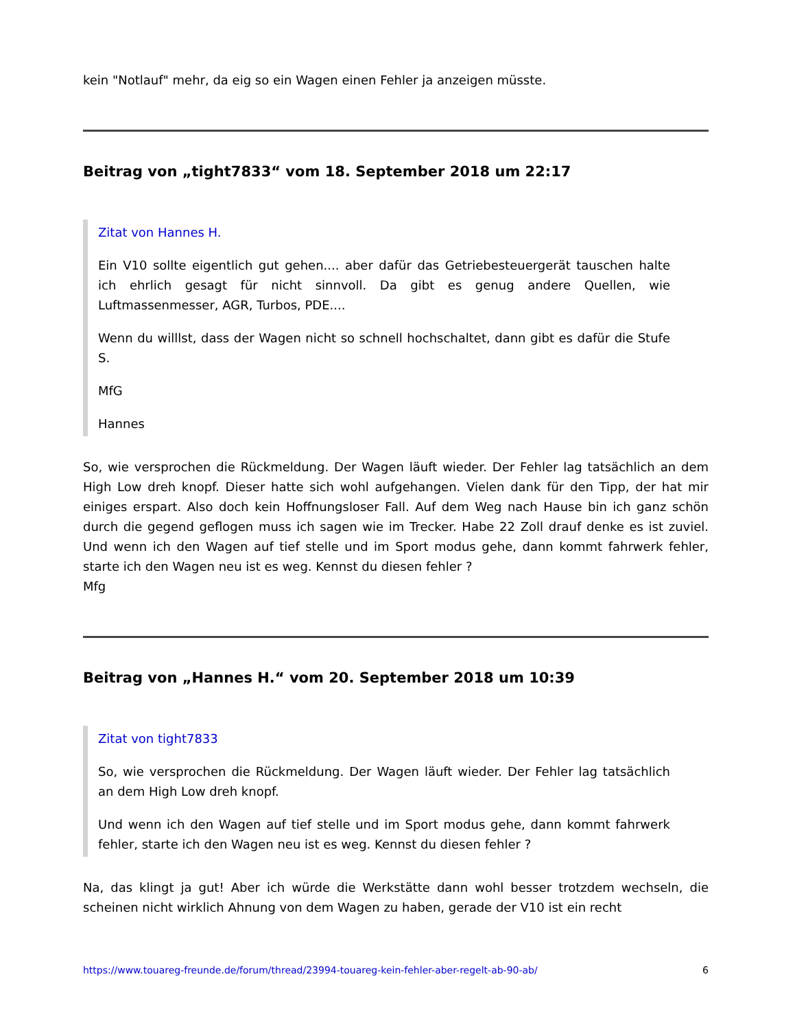kein "Notlauf" mehr, da eig so ein Wagen einen Fehler ja anzeigen müsste.
Beitrag von „tight7833“ vom 18. September 2018 um 22:17
Zitat von Hannes H.
Ein V10 sollte eigentlich gut gehen.... aber dafür das Getriebesteuergerät tauschen halte ich ehrlich gesagt für nicht sinnvoll. Da gibt es genug andere Quellen, wie Luftmassenmesser, AGR, Turbos, PDE....
Wenn du willlst, dass der Wagen nicht so schnell hochschaltet, dann gibt es dafür die Stufe S.
MfG
Hannes
So, wie versprochen die Rückmeldung. Der Wagen läuft wieder. Der Fehler lag tatsächlich an dem High Low dreh knopf. Dieser hatte sich wohl aufgehangen. Vielen dank für den Tipp, der hat mir einiges erspart. Also doch kein Hoffnungsloser Fall. Auf dem Weg nach Hause bin ich ganz schön durch die gegend geflogen muss ich sagen wie im Trecker. Habe 22 Zoll drauf denke es ist zuviel. Und wenn ich den Wagen auf tief stelle und im Sport modus gehe, dann kommt fahrwerk fehler, starte ich den Wagen neu ist es weg. Kennst du diesen fehler ?
Mfg
Beitrag von „Hannes H.“ vom 20. September 2018 um 10:39
Zitat von tight7833
So, wie versprochen die Rückmeldung. Der Wagen läuft wieder. Der Fehler lag tatsächlich an dem High Low dreh knopf.
Und wenn ich den Wagen auf tief stelle und im Sport modus gehe, dann kommt fahrwerk fehler, starte ich den Wagen neu ist es weg. Kennst du diesen fehler ?
Na, das klingt ja gut! Aber ich würde die Werkstätte dann wohl besser trotzdem wechseln, die scheinen nicht wirklich Ahnung von dem Wagen zu haben, gerade der V10 ist ein recht
https://www.touareg-freunde.de/forum/thread/23994-touareg-kein-fehler-aber-regelt-ab-90-ab/ 6